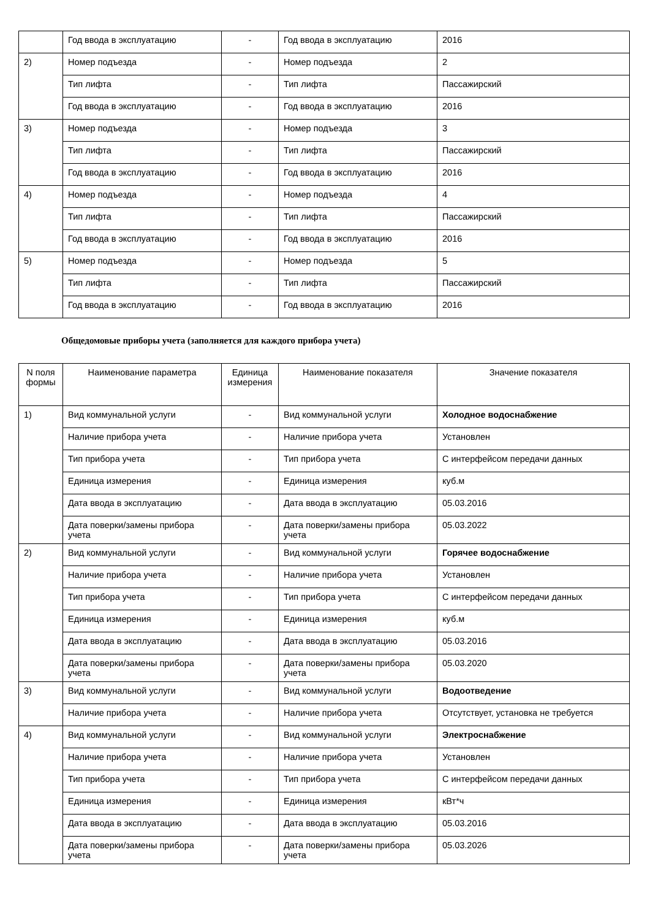| | Год ввода в эксплуатацию | - | Год ввода в эксплуатацию | 2016 |
| 2) | Номер подъезда | - | Номер подъезда | 2 |
| | Тип лифта | - | Тип лифта | Пассажирский |
| | Год ввода в эксплуатацию | - | Год ввода в эксплуатацию | 2016 |
| 3) | Номер подъезда | - | Номер подъезда | 3 |
| | Тип лифта | - | Тип лифта | Пассажирский |
| | Год ввода в эксплуатацию | - | Год ввода в эксплуатацию | 2016 |
| 4) | Номер подъезда | - | Номер подъезда | 4 |
| | Тип лифта | - | Тип лифта | Пассажирский |
| | Год ввода в эксплуатацию | - | Год ввода в эксплуатацию | 2016 |
| 5) | Номер подъезда | - | Номер подъезда | 5 |
| | Тип лифта | - | Тип лифта | Пассажирский |
| | Год ввода в эксплуатацию | - | Год ввода в эксплуатацию | 2016 |
Общедомовые приборы учета (заполняется для каждого прибора учета)
| N поля формы | Наименование параметра | Единица измерения | Наименование показателя | Значение показателя |
| --- | --- | --- | --- | --- |
| 1) | Вид коммунальной услуги | - | Вид коммунальной услуги | Холодное водоснабжение |
| | Наличие прибора учета | - | Наличие прибора учета | Установлен |
| | Тип прибора учета | - | Тип прибора учета | С интерфейсом передачи данных |
| | Единица измерения | - | Единица измерения | куб.м |
| | Дата ввода в эксплуатацию | - | Дата ввода в эксплуатацию | 05.03.2016 |
| | Дата поверки/замены прибора учета | - | Дата поверки/замены прибора учета | 05.03.2022 |
| 2) | Вид коммунальной услуги | - | Вид коммунальной услуги | Горячее водоснабжение |
| | Наличие прибора учета | - | Наличие прибора учета | Установлен |
| | Тип прибора учета | - | Тип прибора учета | С интерфейсом передачи данных |
| | Единица измерения | - | Единица измерения | куб.м |
| | Дата ввода в эксплуатацию | - | Дата ввода в эксплуатацию | 05.03.2016 |
| | Дата поверки/замены прибора учета | - | Дата поверки/замены прибора учета | 05.03.2020 |
| 3) | Вид коммунальной услуги | - | Вид коммунальной услуги | Водоотведение |
| | Наличие прибора учета | - | Наличие прибора учета | Отсутствует, установка не требуется |
| 4) | Вид коммунальной услуги | - | Вид коммунальной услуги | Электроснабжение |
| | Наличие прибора учета | - | Наличие прибора учета | Установлен |
| | Тип прибора учета | - | Тип прибора учета | С интерфейсом передачи данных |
| | Единица измерения | - | Единица измерения | кВт*ч |
| | Дата ввода в эксплуатацию | - | Дата ввода в эксплуатацию | 05.03.2016 |
| | Дата поверки/замены прибора учета | - | Дата поверки/замены прибора учета | 05.03.2026 |